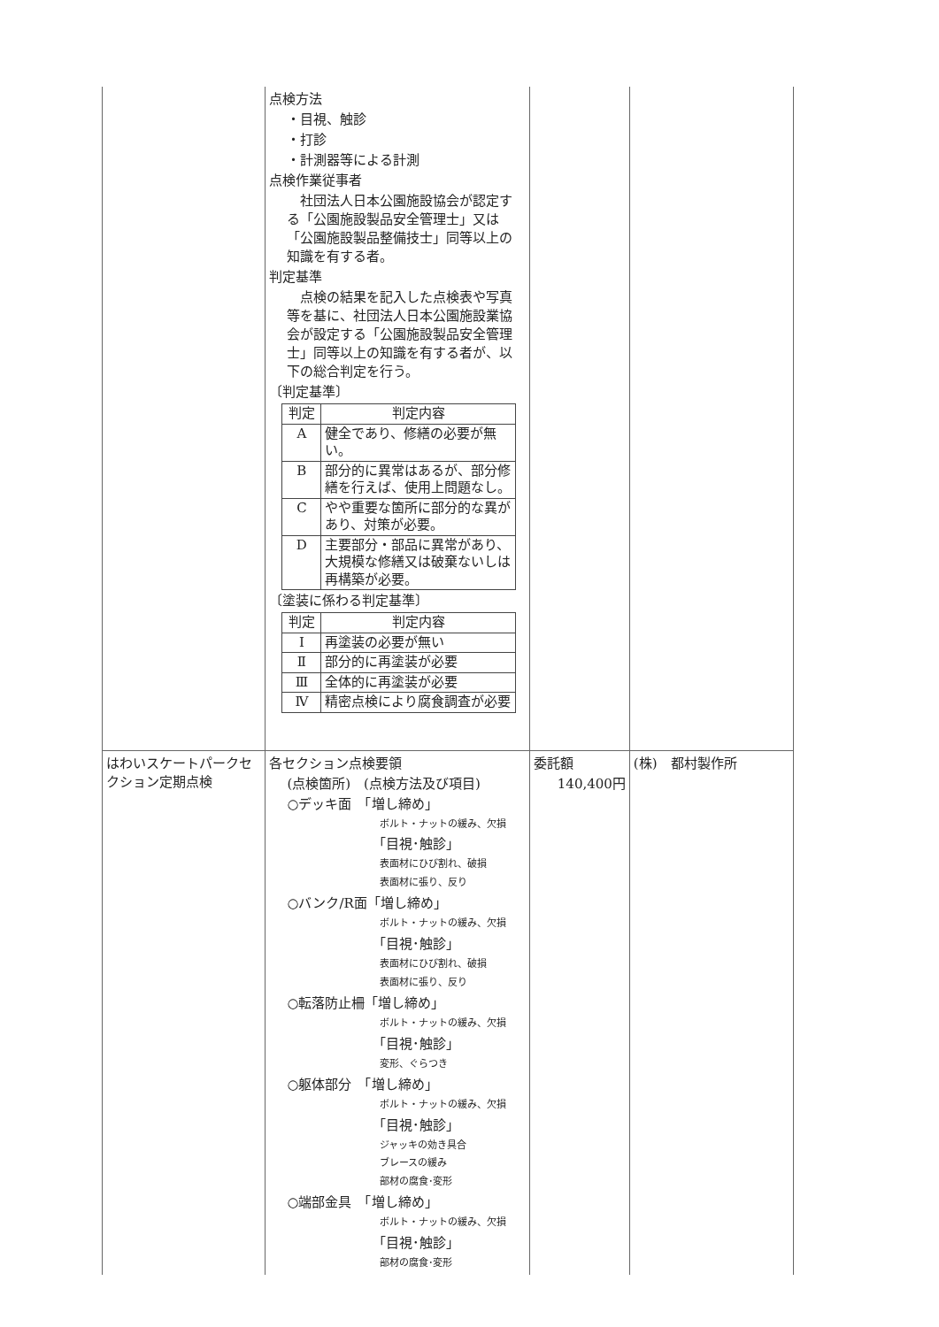| | 点検方法 ・目視、触診 ・打診 ・計測器等による計測 点検作業従事者 社団法人日本公園施設協会が認定する「公園施設製品安全管理士」又は「公園施設製品整備技士」同等以上の知識を有する者。 判定基準 点検の結果を記入した点検表や写真等を基に、社団法人日本公園施設業協会が設定する「公園施設製品安全管理士」同等以上の知識を有する者が、以下の総合判定を行う。 〔判定基準〕 / 判定 / 判定内容 / / --- / --- / / A / 健全であり、修繕の必要が無い。 / / B / 部分的に異常はあるが、部分修繕を行えば、使用上問題なし。 / / C / やや重要な箇所に部分的な異があり、対策が必要。 / / D / 主要部分・部品に異常があり、大規模な修繕又は破棄ないしは再構築が必要。 / 〔塗装に係わる判定基準〕 / 判定 / 判定内容 / / --- / --- / / Ⅰ / 再塗装の必要が無い / / Ⅱ / 部分的に再塗装が必要 / / Ⅲ / 全体的に再塗装が必要 / / Ⅳ / 精密点検により腐食調査が必要 / | | |
| はわいスケートパークセクション定期点検 | 各セクション点検要領 (点検箇所) (点検方法及び項目) ○デッキ面 「増し締め」 ボルト・ナットの緩み、欠損 「目視･触診」 表面材にひび割れ、破損 表面材に張り、反り ○バンク/R面「増し締め」 ボルト・ナットの緩み、欠損 「目視･触診」 表面材にひび割れ、破損 表面材に張り、反り ○転落防止柵「増し締め」 ボルト・ナットの緩み、欠損 「目視･触診」 変形、ぐらつき ○躯体部分 「増し締め」 ボルト・ナットの緩み、欠損 「目視･触診」 ジャッキの効き具合 ブレースの緩み 部材の腐食･変形 ○端部金具 「増し締め」 ボルト・ナットの緩み、欠損 「目視･触診」 部材の腐食･変形 | 委託額 140,400円 | (株) 都村製作所 |